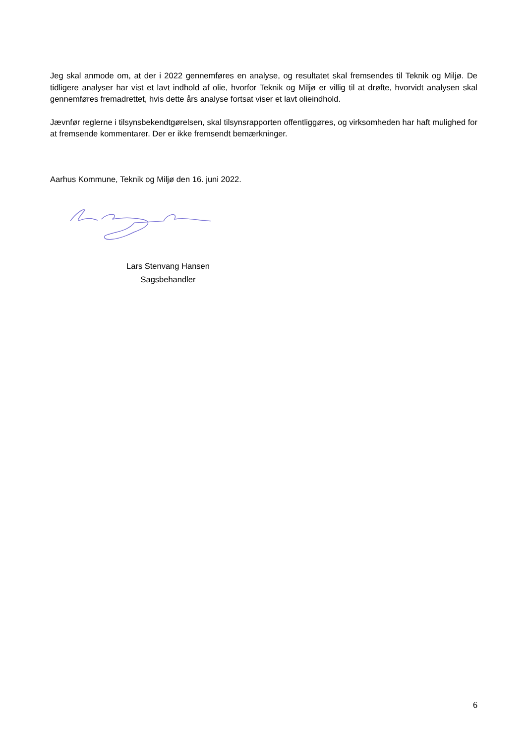Jeg skal anmode om, at der i 2022 gennemføres en analyse, og resultatet skal fremsendes til Teknik og Miljø. De tidligere analyser har vist et lavt indhold af olie, hvorfor Teknik og Miljø er villig til at drøfte, hvorvidt analysen skal gennemføres fremadrettet, hvis dette års analyse fortsat viser et lavt olieindhold.
Jævnfør reglerne i tilsynsbekendtgørelsen, skal tilsynsrapporten offentliggøres, og virksomheden har haft mulighed for at fremsende kommentarer. Der er ikke fremsendt bemærkninger.
Aarhus Kommune, Teknik og Miljø den 16. juni 2022.
Lars Stenvang Hansen
Sagsbehandler
6